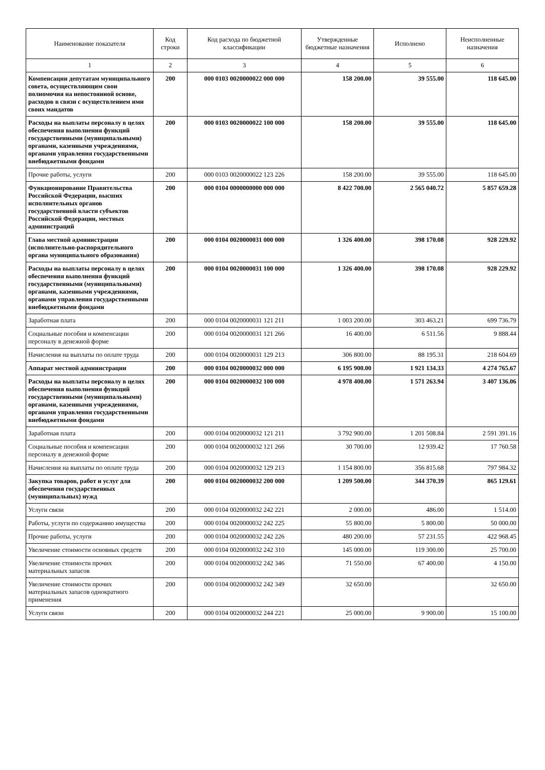| Наименование показателя | Код строки | Код расхода по бюджетной классификации | Утвержденные бюджетные назначения | Исполнено | Неисполненные назначения |
| --- | --- | --- | --- | --- | --- |
| 1 | 2 | 3 | 4 | 5 | 6 |
| Компенсации депутатам муниципального совета, осуществляющим свои полномочия на непостоянной основе, расходов в связи с осуществлением ими своих мандатов | 200 | 000 0103 0020000022 000 000 | 158 200.00 | 39 555.00 | 118 645.00 |
| Расходы на выплаты персоналу в целях обеспечения выполнения функций государственными (муниципальными) органами, казенными учреждениями, органами управления государственными внебюджетными фондами | 200 | 000 0103 0020000022 100 000 | 158 200.00 | 39 555.00 | 118 645.00 |
| Прочие работы, услуги | 200 | 000 0103 0020000022 123 226 | 158 200.00 | 39 555.00 | 118 645.00 |
| Функционирование Правительства Российской Федерации, высших исполнительных органов государственной власти субъектов Российской Федерации, местных администраций | 200 | 000 0104 0000000000 000 000 | 8 422 700.00 | 2 565 040.72 | 5 857 659.28 |
| Глава местной администрации (исполнительно-распорядительного органа муниципального образования) | 200 | 000 0104 0020000031 000 000 | 1 326 400.00 | 398 170.08 | 928 229.92 |
| Расходы на выплаты персоналу в целях обеспечения выполнения функций государственными (муниципальными) органами, казенными учреждениями, органами управления государственными внебюджетными фондами | 200 | 000 0104 0020000031 100 000 | 1 326 400.00 | 398 170.08 | 928 229.92 |
| Заработная плата | 200 | 000 0104 0020000031 121 211 | 1 003 200.00 | 303 463.21 | 699 736.79 |
| Социальные пособия и компенсации персоналу в денежной форме | 200 | 000 0104 0020000031 121 266 | 16 400.00 | 6 511.56 | 9 888.44 |
| Начисления на выплаты по оплате труда | 200 | 000 0104 0020000031 129 213 | 306 800.00 | 88 195.31 | 218 604.69 |
| Аппарат местной администрации | 200 | 000 0104 0020000032 000 000 | 6 195 900.00 | 1 921 134.33 | 4 274 765.67 |
| Расходы на выплаты персоналу в целях обеспечения выполнения функций государственными (муниципальными) органами, казенными учреждениями, органами управления государственными внебюджетными фондами | 200 | 000 0104 0020000032 100 000 | 4 978 400.00 | 1 571 263.94 | 3 407 136.06 |
| Заработная плата | 200 | 000 0104 0020000032 121 211 | 3 792 900.00 | 1 201 508.84 | 2 591 391.16 |
| Социальные пособия и компенсации персоналу в денежной форме | 200 | 000 0104 0020000032 121 266 | 30 700.00 | 12 939.42 | 17 760.58 |
| Начисления на выплаты по оплате труда | 200 | 000 0104 0020000032 129 213 | 1 154 800.00 | 356 815.68 | 797 984.32 |
| Закупка товаров, работ и услуг для обеспечения государственных (муниципальных) нужд | 200 | 000 0104 0020000032 200 000 | 1 209 500.00 | 344 370.39 | 865 129.61 |
| Услуги связи | 200 | 000 0104 0020000032 242 221 | 2 000.00 | 486.00 | 1 514.00 |
| Работы, услуги по содержанию имущества | 200 | 000 0104 0020000032 242 225 | 55 800.00 | 5 800.00 | 50 000.00 |
| Прочие работы, услуги | 200 | 000 0104 0020000032 242 226 | 480 200.00 | 57 231.55 | 422 968.45 |
| Увеличение стоимости основных средств | 200 | 000 0104 0020000032 242 310 | 145 000.00 | 119 300.00 | 25 700.00 |
| Увеличение стоимости прочих материальных запасов | 200 | 000 0104 0020000032 242 346 | 71 550.00 | 67 400.00 | 4 150.00 |
| Увеличение стоимости прочих материальных запасов однократного применения | 200 | 000 0104 0020000032 242 349 | 32 650.00 | | 32 650.00 |
| Услуги связи | 200 | 000 0104 0020000032 244 221 | 25 000.00 | 9 900.00 | 15 100.00 |